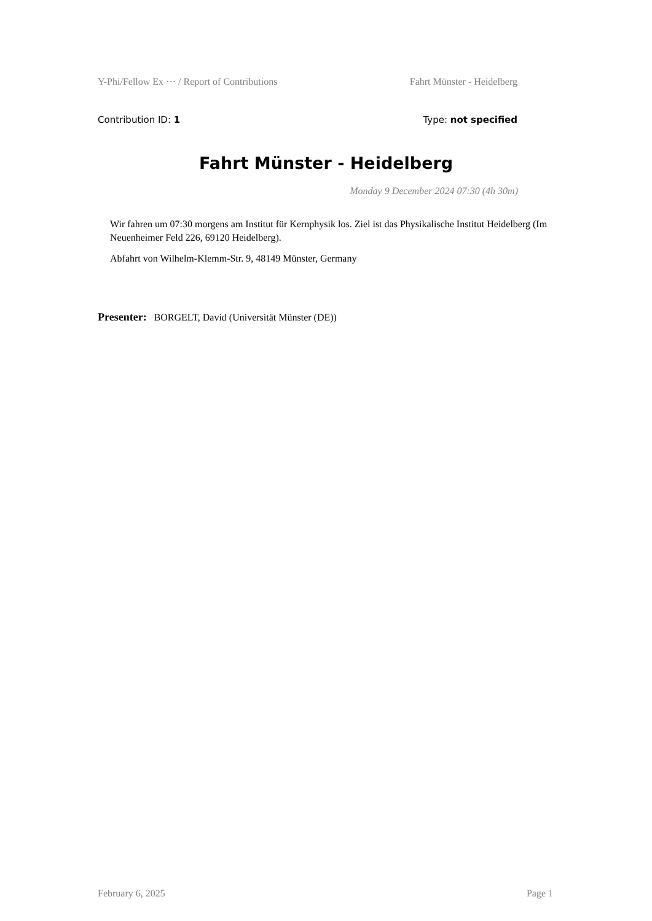Y-Phi/Fellow Ex ··· / Report of Contributions Fahrt Münster - Heidelberg
Contribution ID: 1 Type: not specified
Fahrt Münster - Heidelberg
Monday 9 December 2024 07:30 (4h 30m)
Wir fahren um 07:30 morgens am Institut für Kernphysik los. Ziel ist das Physikalische Institut Heidelberg (Im Neuenheimer Feld 226, 69120 Heidelberg).
Abfahrt von Wilhelm-Klemm-Str. 9, 48149 Münster, Germany
Presenter: BORGELT, David (Universität Münster (DE))
February 6, 2025 Page 1